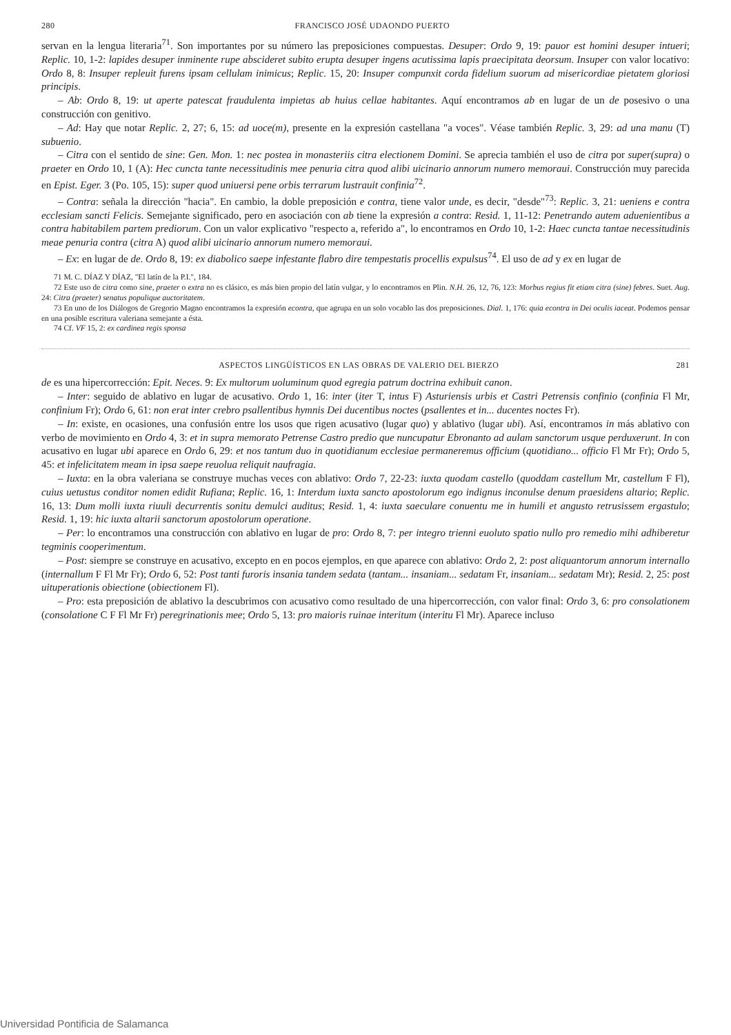280 FRANCISCO JOSÉ UDAONDO PUERTO
servan en la lengua literaria<sup>71</sup>. Son importantes por su número las preposiciones compuestas. Desuper: Ordo 9, 19: pauor est homini desuper intueri; Replic. 10, 1-2: lapides desuper inminente rupe abscideret subito erupta desuper ingens acutissima lapis praecipitata deorsum. Insuper con valor locativo: Ordo 8, 8: Insuper repleuit furens ipsam cellulam inimicus; Replic. 15, 20: Insuper compunxit corda fidelium suorum ad misericordiae pietatem gloriosi principis.
– Ab: Ordo 8, 19: ut aperte patescat fraudulenta impietas ab huius cellae habitantes. Aquí encontramos ab en lugar de un de posesivo o una construcción con genitivo.
– Ad: Hay que notar Replic. 2, 27; 6, 15: ad uoce(m), presente en la expresión castellana "a voces". Véase también Replic. 3, 29: ad una manu (T) subuenio.
– Citra con el sentido de sine: Gen. Mon. 1: nec postea in monasteriis citra electionem Domini. Se aprecia también el uso de citra por super(supra) o praeter en Ordo 10, 1 (A): Hec cuncta tante necessitudinis mee penuria citra quod alibi uicinario annorum numero memoraui. Construcción muy parecida en Epist. Eger. 3 (Po. 105, 15): super quod uniuersi pene orbis terrarum lustrauit confinia<sup>72</sup>.
– Contra: señala la dirección "hacia". En cambio, la doble preposición e contra, tiene valor unde, es decir, "desde"<sup>73</sup>: Replic. 3, 21: ueniens e contra ecclesiam sancti Felicis. Semejante significado, pero en asociación con ab tiene la expresión a contra: Resid. 1, 11-12: Penetrando autem aduenientibus a contra habitabilem partem prediorum. Con un valor explicativo "respecto a, referido a", lo encontramos en Ordo 10, 1-2: Haec cuncta tantae necessitudinis meae penuria contra (citra A) quod alibi uicinario annorum numero memoraui.
– Ex: en lugar de de. Ordo 8, 19: ex diabolico saepe infestante flabro dire tempestatis procellis expulsus<sup>74</sup>. El uso de ad y ex en lugar de
71 M. C. DÍAZ Y DÍAZ, "El latín de la P.I.", 184.
72 Este uso de citra como sine, praeter o extra no es clásico, es más bien propio del latín vulgar, y lo encontramos en Plin. N.H. 26, 12, 76, 123: Morbus regius fit etiam citra (sine) febres. Suet. Aug. 24: Citra (praeter) senatus populique auctoritatem.
73 En uno de los Diálogos de Gregorio Magno encontramos la expresión econtra, que agrupa en un solo vocablo las dos preposiciones. Dial. 1, 176: quia econtra in Dei oculis iaceat. Podemos pensar en una posible escritura valeriana semejante a ésta.
74 Cf. VF 15, 2: ex cardinea regis sponsa
ASPECTOS LINGÜÍSTICOS EN LAS OBRAS DE VALERIO DEL BIERZO 281
de es una hipercorrección: Epit. Neces. 9: Ex multorum uoluminum quod egregia patrum doctrina exhibuit canon.
– Inter: seguido de ablativo en lugar de acusativo. Ordo 1, 16: inter (iter T, intus F) Asturiensis urbis et Castri Petrensis confinio (confinia Fl Mr, confinium Fr); Ordo 6, 61: non erat inter crebro psallentibus hymnis Dei ducentibus noctes (psallentes et in... ducentes noctes Fr).
– In: existe, en ocasiones, una confusión entre los usos que rigen acusativo (lugar quo) y ablativo (lugar ubi). Así, encontramos in más ablativo con verbo de movimiento en Ordo 4, 3: et in supra memorato Petrense Castro predio que nuncupatur Ebronanto ad aulam sanctorum usque perduxerunt. In con acusativo en lugar ubi aparece en Ordo 6, 29: et nos tantum duo in quotidianum ecclesiae permaneremus officium (quotidiano... officio Fl Mr Fr); Ordo 5, 45: et infelicitatem meam in ipsa saepe reuolua reliquit naufragia.
– Iuxta: en la obra valeriana se construye muchas veces con ablativo: Ordo 7, 22-23: iuxta quodam castello (quoddam castellum Mr, castellum F Fl), cuius uetustus conditor nomen edidit Rufiana; Replic. 16, 1: Interdum iuxta sancto apostolorum ego indignus inconulse denum praesidens altario; Replic. 16, 13: Dum molli iuxta riuuli decurrentis sonitu demulci auditus; Resid. 1, 4: iuxta saeculare conuentu me in humili et angusto retrusissem ergastulo; Resid. 1, 19: hic iuxta altarii sanctorum apostolorum operatione.
– Per: lo encontramos una construcción con ablativo en lugar de pro: Ordo 8, 7: per integro trienni euoluto spatio nullo pro remedio mihi adhiberetur tegminis cooperimentum.
– Post: siempre se construye en acusativo, excepto en en pocos ejemplos, en que aparece con ablativo: Ordo 2, 2: post aliquantorum annorum internallo (internallum F Fl Mr Fr); Ordo 6, 52: Post tanti furoris insania tandem sedata (tantam... insaniam... sedatam Fr, insaniam... sedatam Mr); Resid. 2, 25: post uituperationis obiectione (obiectionem Fl).
– Pro: esta preposición de ablativo la descubrimos con acusativo como resultado de una hipercorrección, con valor final: Ordo 3, 6: pro consolationem (consolatione C F Fl Mr Fr) peregrinationis mee; Ordo 5, 13: pro maioris ruinae interitum (interitu Fl Mr). Aparece incluso
Universidad Pontificia de Salamanca